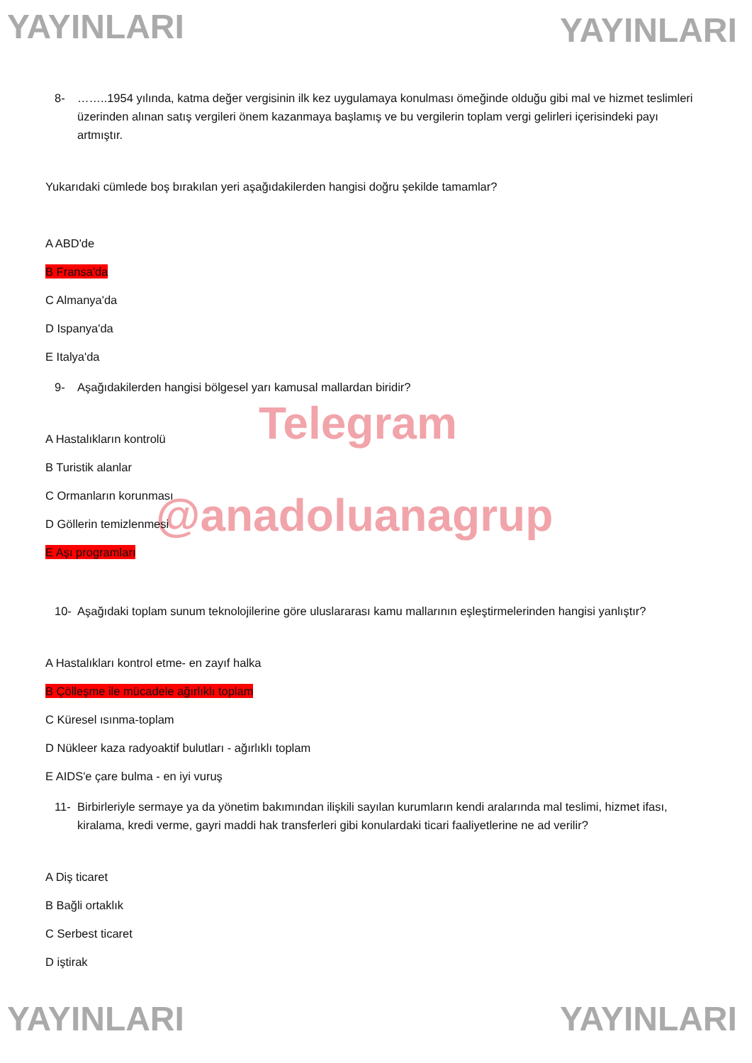YAYINLARI YAYINLARI
YAYINLARI YAYINLARI
Telegram
@anadoluanagrup
8- ……..1954 yılında, katma değer vergisinin ilk kez uygulamaya konulması ömeğinde olduğu gibi mal ve hizmet teslimleri üzerinden alınan satış vergileri önem kazanmaya başlamış ve bu vergilerin toplam vergi gelirleri içerisindeki payı artmıştır.
Yukarıdaki cümlede boş bırakılan yeri aşağıdakilerden hangisi doğru şekilde tamamlar?
A ABD'de
B Fransa'da
C Almanya'da
D Ispanya'da
E Italya'da
9- Aşağıdakilerden hangisi bölgesel yarı kamusal mallardan biridir?
A Hastalıkların kontrolü
B Turistik alanlar
C Ormanların korunması
D Göllerin temizlenmesi
E Aşı programları
10- Aşağıdaki toplam sunum teknolojilerine göre uluslararası kamu mallarının eşleştirmelerinden hangisi yanlıştır?
A Hastalıkları kontrol etme- en zayıf halka
B Çölleşme ile mücadele ağırlıklı toplam
C Küresel ısınma-toplam
D Nükleer kaza radyoaktif bulutları - ağırlıklı toplam
E AIDS'e çare bulma - en iyi vuruş
11- Birbirleriyle sermaye ya da yönetim bakımından ilişkili sayılan kurumların kendi aralarında mal teslimi, hizmet ifası, kiralama, kredi verme, gayri maddi hak transferleri gibi konulardaki ticari faaliyetlerine ne ad verilir?
A Diş ticaret
B Bağli ortaklık
C Serbest ticaret
D iştirak